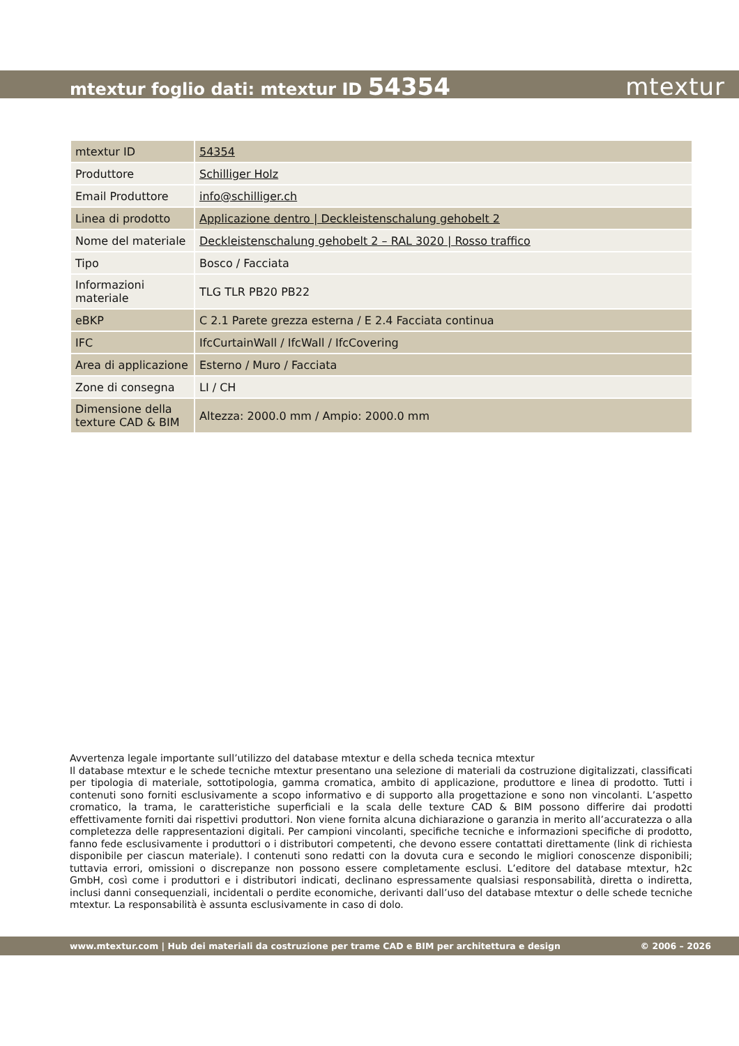mtextur foglio dati: mtextur ID 54354
mtextur
| mtextur ID | 54354 |
| Produttore | Schilliger Holz |
| Email Produttore | info@schilliger.ch |
| Linea di prodotto | Applicazione dentro / Deckleistenschalung gehobelt 2 |
| Nome del materiale | Deckleistenschalung gehobelt 2 – RAL 3020 / Rosso traffico |
| Tipo | Bosco / Facciata |
| Informazioni materiale | TLG TLR PB20 PB22 |
| eBKP | C 2.1 Parete grezza esterna / E 2.4 Facciata continua |
| IFC | IfcCurtainWall / IfcWall / IfcCovering |
| Area di applicazione | Esterno / Muro / Facciata |
| Zone di consegna | LI / CH |
| Dimensione della texture CAD & BIM | Altezza: 2000.0 mm / Ampio: 2000.0 mm |
Avvertenza legale importante sull’utilizzo del database mtextur e della scheda tecnica mtextur
Il database mtextur e le schede tecniche mtextur presentano una selezione di materiali da costruzione digitalizzati, classificati per tipologia di materiale, sottotipologia, gamma cromatica, ambito di applicazione, produttore e linea di prodotto. Tutti i contenuti sono forniti esclusivamente a scopo informativo e di supporto alla progettazione e sono non vincolanti. L’aspetto cromatico, la trama, le caratteristiche superficiali e la scala delle texture CAD & BIM possono differire dai prodotti effettivamente forniti dai rispettivi produttori. Non viene fornita alcuna dichiarazione o garanzia in merito all’accuratezza o alla completezza delle rappresentazioni digitali. Per campioni vincolanti, specifiche tecniche e informazioni specifiche di prodotto, fanno fede esclusivamente i produttori o i distributori competenti, che devono essere contattati direttamente (link di richiesta disponibile per ciascun materiale). I contenuti sono redatti con la dovuta cura e secondo le migliori conoscenze disponibili; tuttavia errori, omissioni o discrepanze non possono essere completamente esclusi. L’editore del database mtextur, h2c GmbH, così come i produttori e i distributori indicati, declinano espressamente qualsiasi responsabilità, diretta o indiretta, inclusi danni consequenziali, incidentali o perdite economiche, derivanti dall’uso del database mtextur o delle schede tecniche mtextur. La responsabilità è assunta esclusivamente in caso di dolo.
www.mtextur.com | Hub dei materiali da costruzione per trame CAD e BIM per architettura e design © 2006 – 2026